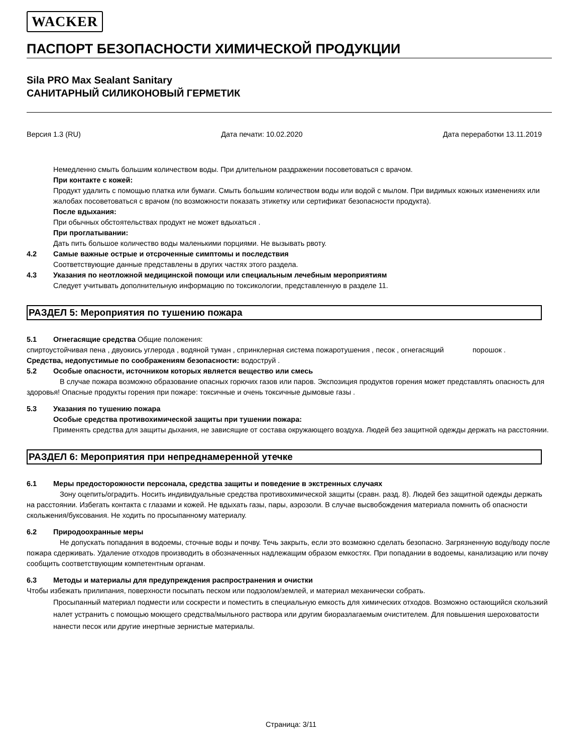WACKER
ПАСПОРТ БЕЗОПАСНОСТИ ХИМИЧЕСКОЙ ПРОДУКЦИИ
Sila PRO Max Sealant Sanitary
САНИТАРНЫЙ СИЛИКОНОВЫЙ ГЕРМЕТИК
Версия 1.3 (RU) Дата печати: 10.02.2020 Дата переработки 13.11.2019
Немедленно смыть большим количеством воды. При длительном раздражении посоветоваться с врачом.
При контакте с кожей:
Продукт удалить с помощью платка или бумаги. Смыть большим количеством воды или водой с мылом. При видимых кожных изменениях или жалобах посоветоваться с врачом (по возможности показать этикетку или сертификат безопасности продукта).
После вдыхания:
При обычных обстоятельствах продукт не может вдыхаться .
При проглатывании:
Дать пить большое количество воды маленькими порциями. Не вызывать рвоту.
4.2 Самые важные острые и отсроченные симптомы и последствия
Соответствующие данные представлены в других частях этого раздела.
4.3 Указания по неотложной медицинской помощи или специальным лечебным мероприятиям
Следует учитывать дополнительную информацию по токсикологии, представленную в разделе 11.
РАЗДЕЛ 5: Мероприятия по тушению пожара
5.1 Огнегасящие средства Общие положения:
спиртоустойчивая пена , двуокись углерода , водяной туман , спринклерная система пожаротушения , песок , огнегасящий порошок .
Средства, недопустимые по соображениям безопасности: водоструй .
5.2 Особые опасности, источником которых является вещество или смесь
В случае пожара возможно образование опасных горючих газов или паров. Экспозиция продуктов горения может представлять опасность для здоровья! Опасные продукты горения при пожаре: токсичные и очень токсичные дымовые газы .
5.3 Указания по тушению пожара
Особые средства противохимической защиты при тушении пожара:
Применять средства для защиты дыхания, не зависящие от состава окружающего воздуха. Людей без защитной одежды держать на расстоянии.
РАЗДЕЛ 6: Мероприятия при непреднамеренной утечке
6.1 Меры предосторожности персонала, средства защиты и поведение в экстренных случаях
Зону оцепить/оградить. Носить индивидуальные средства противохимической защиты (сравн. разд. 8). Людей без защитной одежды держать на расстоянии. Избегать контакта с глазами и кожей. Не вдыхать газы, пары, аэрозоли. В случае высвобождения материала помнить об опасности скольжения/буксования. Не ходить по просыпанному материалу.
6.2 Природоохранные меры
Не допускать попадания в водоемы, сточные воды и почву. Течь закрыть, если это возможно сделать безопасно. Загрязненную воду/воду после пожара сдерживать. Удаление отходов производить в обозначенных надлежащим образом емкостях. При попадании в водоемы, канализацию или почву сообщить соответствующим компетентным органам.
6.3 Методы и материалы для предупреждения распространения и очистки
Чтобы избежать прилипания, поверхности посыпать песком или подзолом/землей, и материал механически собрать.
Просыпанный материал подмести или соскрести и поместить в специальную емкость для химических отходов. Возможно остающийся скользкий налет устранить с помощью моющего средства/мыльного раствора или другим биоразлагаемым очистителем. Для повышения шероховатости нанести песок или другие инертные зернистые материалы.
Страница: 3/11